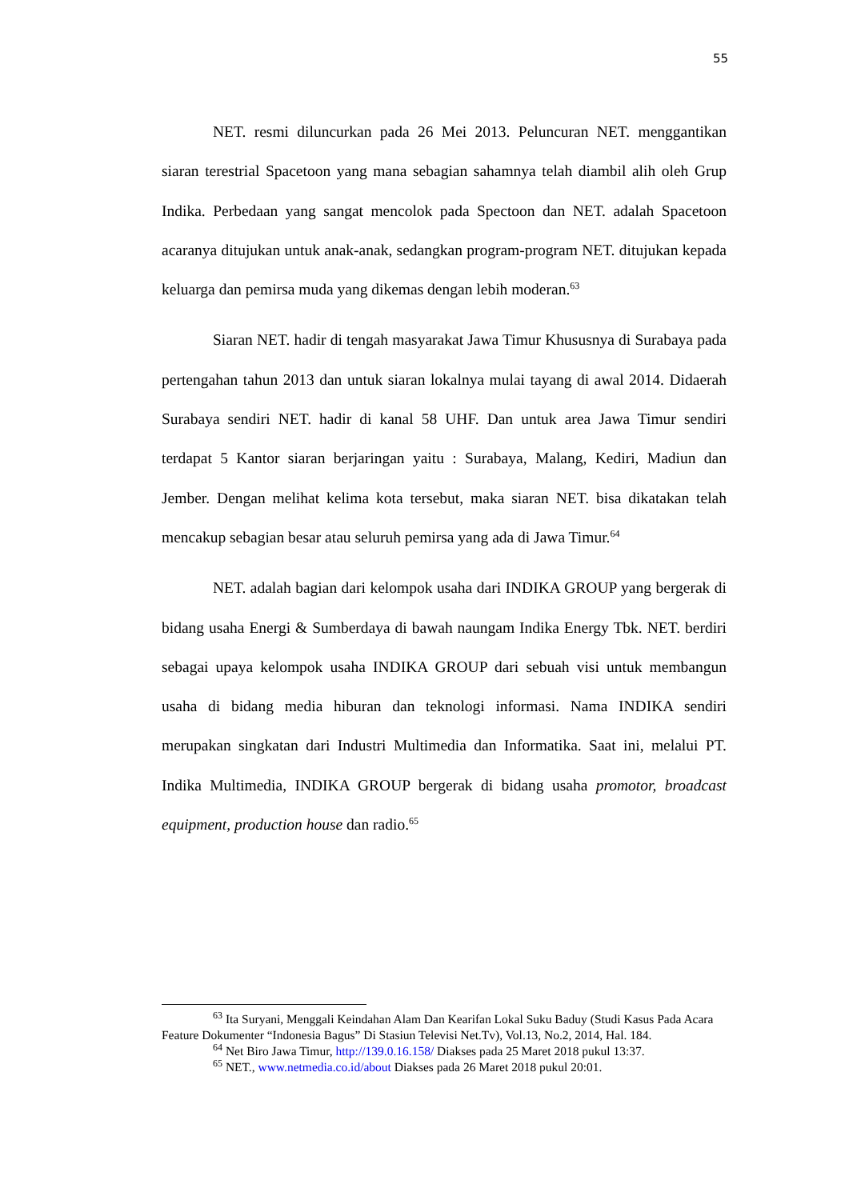55
NET. resmi diluncurkan pada 26 Mei 2013. Peluncuran NET. menggantikan siaran terestrial Spacetoon yang mana sebagian sahamnya telah diambil alih oleh Grup Indika. Perbedaan yang sangat mencolok pada Spectoon dan NET. adalah Spacetoon acaranya ditujukan untuk anak-anak, sedangkan program-program NET. ditujukan kepada keluarga dan pemirsa muda yang dikemas dengan lebih moderan.<sup>63</sup>
Siaran NET. hadir di tengah masyarakat Jawa Timur Khususnya di Surabaya pada pertengahan tahun 2013 dan untuk siaran lokalnya mulai tayang di awal 2014. Didaerah Surabaya sendiri NET. hadir di kanal 58 UHF. Dan untuk area Jawa Timur sendiri terdapat 5 Kantor siaran berjaringan yaitu : Surabaya, Malang, Kediri, Madiun dan Jember. Dengan melihat kelima kota tersebut, maka siaran NET. bisa dikatakan telah mencakup sebagian besar atau seluruh pemirsa yang ada di Jawa Timur.<sup>64</sup>
NET. adalah bagian dari kelompok usaha dari INDIKA GROUP yang bergerak di bidang usaha Energi & Sumberdaya di bawah naungam Indika Energy Tbk. NET. berdiri sebagai upaya kelompok usaha INDIKA GROUP dari sebuah visi untuk membangun usaha di bidang media hiburan dan teknologi informasi. Nama INDIKA sendiri merupakan singkatan dari Industri Multimedia dan Informatika. Saat ini, melalui PT. Indika Multimedia, INDIKA GROUP bergerak di bidang usaha promotor, broadcast equipment, production house dan radio.<sup>65</sup>
<sup>63</sup> Ita Suryani, Menggali Keindahan Alam Dan Kearifan Lokal Suku Baduy (Studi Kasus Pada Acara Feature Dokumenter “Indonesia Bagus” Di Stasiun Televisi Net.Tv), Vol.13, No.2, 2014, Hal. 184.
<sup>64</sup> Net Biro Jawa Timur, http://139.0.16.158/ Diakses pada 25 Maret 2018 pukul 13:37.
<sup>65</sup> NET., www.netmedia.co.id/about Diakses pada 26 Maret 2018 pukul 20:01.